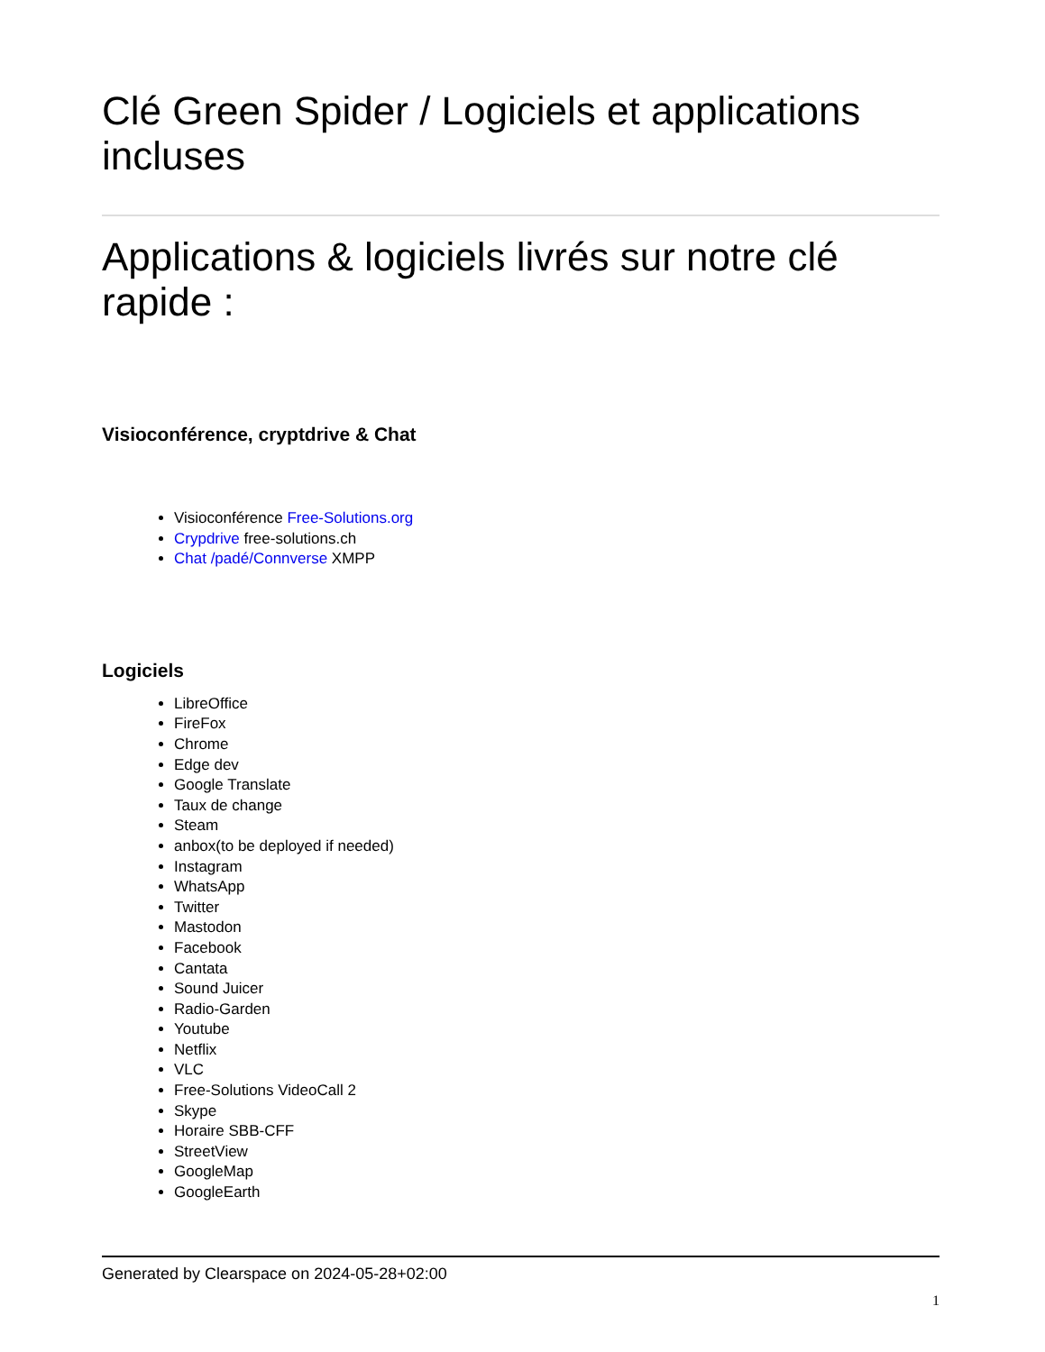Clé Green Spider / Logiciels et applications incluses
Applications & logiciels livrés sur notre clé rapide :
Visioconférence, cryptdrive & Chat
Visioconférence Free-Solutions.org
Crypdrive free-solutions.ch
Chat /padé/Connverse XMPP
Logiciels
LibreOffice
FireFox
Chrome
Edge dev
Google Translate
Taux de change
Steam
anbox(to be deployed if needed)
Instagram
WhatsApp
Twitter
Mastodon
Facebook
Cantata
Sound Juicer
Radio-Garden
Youtube
Netflix
VLC
Free-Solutions VideoCall 2
Skype
Horaire SBB-CFF
StreetView
GoogleMap
GoogleEarth
Generated by Clearspace on 2024-05-28+02:00
1